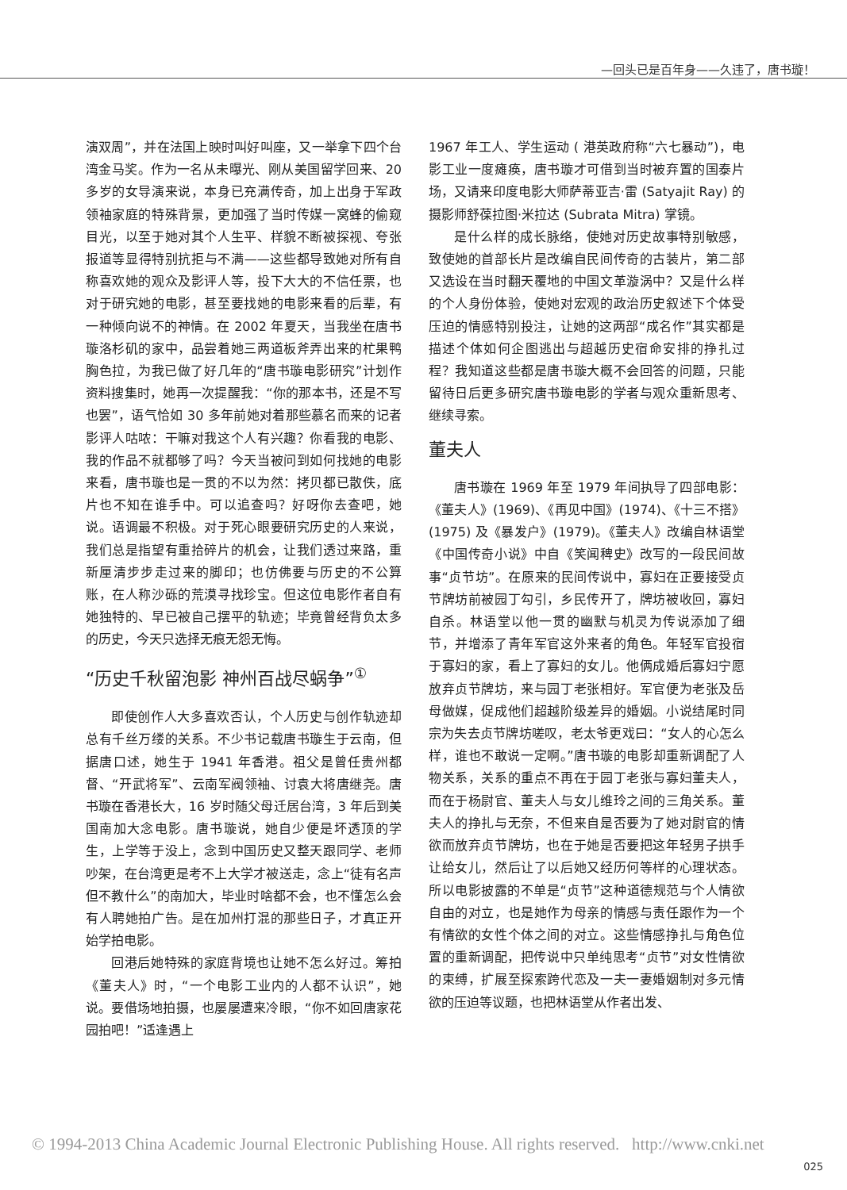—回头已是百年身——久违了，唐书璇！
演双周”，并在法国上映时叫好叫座，又一举拿下四个台湾金马奖。作为一名从未曝光、刚从美国留学回来、20 多岁的女导演来说，本身已充满传奇，加上出身于军政领袖家庭的特殊背景，更加强了当时传媒一窝蜂的偷窥目光，以至于她对其个人生平、样貌不断被探视、夸张报道等显得特别抗拒与不满——这些都导致她对所有自称喜欢她的观众及影评人等，投下大大的不信任票，也对于研究她的电影，甚至要找她的电影来看的后辈，有一种倾向说不的神情。在 2002 年夏天，当我坐在唐书璇洛杉矶的家中，品尝着她三两道板斧弄出来的杧果鸭胸色拉，为我已做了好几年的“唐书璇电影研究”计划作资料搜集时，她再一次提醒我：“你的那本书，还是不写也罢”，语气恰如 30 多年前她对着那些慕名而来的记者影评人咕哝：干嘛对我这个人有兴趣？你看我的电影、我的作品不就都够了吗？今天当被问到如何找她的电影来看，唐书璇也是一贯的不以为然：拷贝都已散佚，底片也不知在谁手中。可以追查吗？好呀你去查吧，她说。语调最不积极。对于死心眼要研究历史的人来说，我们总是指望有重拾碎片的机会，让我们透过来路，重新厘清步步走过来的脚印；也仿佛要与历史的不公算账，在人称沙砾的荒漠寻找珍宝。但这位电影作者自有她独特的、早已被自己摆平的轨迹；毕竟曾经背负太多的历史，今天只选择无痕无怨无悔。
“历史千秋留泡影 神州百战尽蜗争”<sup>①</sup>
即使创作人大多喜欢否认，个人历史与创作轨迹却总有千丝万缕的关系。不少书记载唐书璇生于云南，但据唐口述，她生于 1941 年香港。祖父是曾任贵州都督、“开武将军”、云南军阀领袖、讨袁大将唐继尧。唐书璇在香港长大，16 岁时随父母迁居台湾，3 年后到美国南加大念电影。唐书璇说，她自少便是坏透顶的学生，上学等于没上，念到中国历史又整天跟同学、老师吵架，在台湾更是考不上大学才被送走，念上“徒有名声但不教什么”的南加大，毕业时啥都不会，也不懂怎么会有人聘她拍广告。是在加州打混的那些日子，才真正开始学拍电影。
回港后她特殊的家庭背境也让她不怎么好过。筹拍《董夫人》时，“一个电影工业内的人都不认识”，她说。要借场地拍摄，也屡屡遭来冷眼，“你不如回唐家花园拍吧！”适逢遇上
1967 年工人、学生运动 ( 港英政府称“六七暴动”)，电影工业一度瘫痪，唐书璇才可借到当时被弃置的国泰片场，又请来印度电影大师萨蒂亚吉·雷 (Satyajit Ray) 的摄影师舒葆拉图·米拉达 (Subrata Mitra) 掌镜。
是什么样的成长脉络，使她对历史故事特别敏感，致使她的首部长片是改编自民间传奇的古装片，第二部又选设在当时翻天覆地的中国文革漩涡中？又是什么样的个人身份体验，使她对宏观的政治历史叙述下个体受压迫的情感特别投注，让她的这两部“成名作”其实都是描述个体如何企图逃出与超越历史宿命安排的挣扎过程？我知道这些都是唐书璇大概不会回答的问题，只能留待日后更多研究唐书璇电影的学者与观众重新思考、继续寻索。
董夫人
唐书璇在 1969 年至 1979 年间执导了四部电影：《董夫人》(1969)、《再见中国》(1974)、《十三不搭》(1975) 及《暴发户》(1979)。《董夫人》改编自林语堂《中国传奇小说》中自《笑闻稗史》改写的一段民间故事“贞节坊”。在原来的民间传说中，寡妇在正要接受贞节牌坊前被园丁勾引，乡民传开了，牌坊被收回，寡妇自杀。林语堂以他一贯的幽默与机灵为传说添加了细节，并增添了青年军官这外来者的角色。年轻军官投宿于寡妇的家，看上了寡妇的女儿。他俩成婚后寡妇宁愿放弃贞节牌坊，来与园丁老张相好。军官便为老张及岳母做媒，促成他们超越阶级差异的婚姻。小说结尾时同宗为失去贞节牌坊嗟叹，老太爷更戏曰：“女人的心怎么样，谁也不敢说一定啊。”唐书璇的电影却重新调配了人物关系，关系的重点不再在于园丁老张与寡妇董夫人，而在于杨尉官、董夫人与女儿维玲之间的三角关系。董夫人的挣扎与无奈，不但来自是否要为了她对尉官的情欲而放弃贞节牌坊，也在于她是否要把这年轻男子拱手让给女儿，然后让了以后她又经历何等样的心理状态。所以电影披露的不单是“贞节”这种道德规范与个人情欲自由的对立，也是她作为母亲的情感与责任跟作为一个有情欲的女性个体之间的对立。这些情感挣扎与角色位置的重新调配，把传说中只单纯思考“贞节”对女性情欲的束缚，扩展至探索跨代恋及一夫一妻婚姻制对多元情欲的压迫等议题，也把林语堂从作者出发、
© 1994-2013 China Academic Journal Electronic Publishing House. All rights reserved. http://www.cnki.net
025